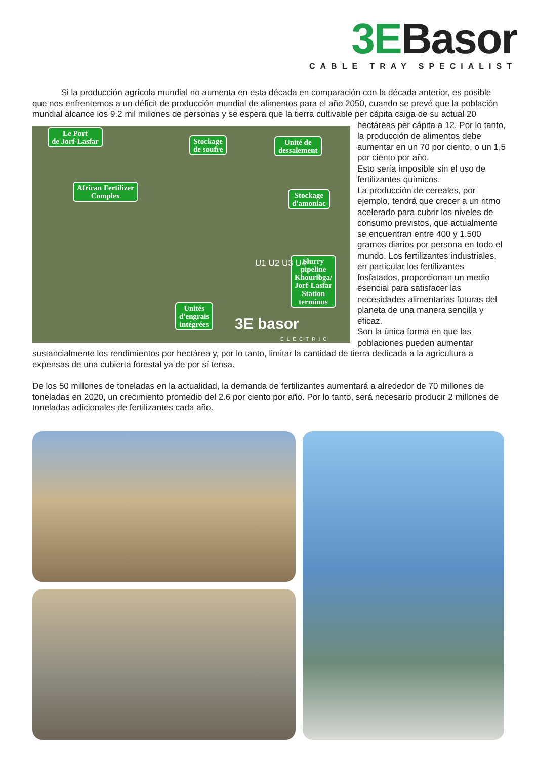3EBasor
CABLE TRAY SPECIALIST
Si la producción agrícola mundial no aumenta en esta década en comparación con la década anterior, es posible que nos enfrentemos a un déficit de producción mundial de alimentos para el año 2050, cuando se prevé que la población mundial alcance los 9.2 mil millones de personas y se espera que la tierra cultivable per cápita Le Port
de Jorf-Lasfar Stockage
de soufre
Unité de
dessalement
African Fertilizer
Complex Stockage
d'amoniac
Slurry
pipeline
Khouribga/
Jorf-Lasfar
Station
terminus Unités
d'engrais
intégrées
U1 U2 U3 U4
3E basor
ELECTRIC caiga de su actual 20 hectáreas per cápita a 12. Por lo tanto, la producción de alimentos debe aumentar en un 70 por ciento, o un 1,5 por ciento por año.
Esto sería imposible sin el uso de fertilizantes químicos.
La producción de cereales, por ejemplo, tendrá que crecer a un ritmo acelerado para cubrir los niveles de consumo previstos, que actualmente se encuentran entre 400 y 1.500 gramos diarios por persona en todo el mundo. Los fertilizantes industriales, en particular los fertilizantes fosfatados, proporcionan un medio esencial para satisfacer las necesidades alimentarias futuras del planeta de una manera sencilla y eficaz.
Son la única forma en que las poblaciones pueden aumentar sustancialmente los rendimientos por hectárea y, por lo tanto, limitar la cantidad de tierra dedicada a la agricultura a expensas de una cubierta forestal ya de por sí tensa.
De los 50 millones de toneladas en la actualidad, la demanda de fertilizantes aumentará a alrededor de 70 millones de toneladas en 2020, un crecimiento promedio del 2.6 por ciento por año. Por lo tanto, será necesario producir 2 millones de toneladas adicionales de fertilizantes cada año.